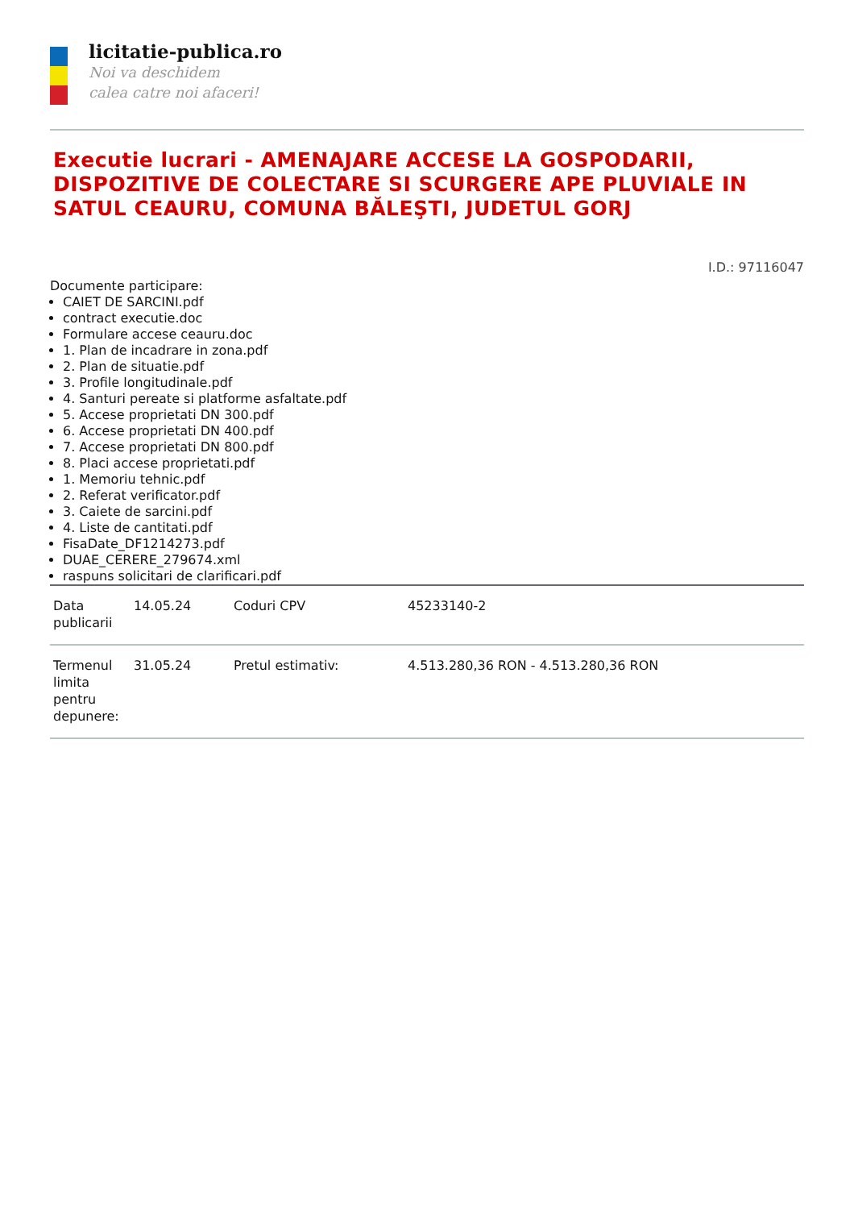licitatie-publica.ro
Noi va deschidem
calea catre noi afaceri!
Executie lucrari - AMENAJARE ACCESE LA GOSPODARII, DISPOZITIVE DE COLECTARE SI SCURGERE APE PLUVIALE IN SATUL CEAURU, COMUNA BĂLEŞTI, JUDETUL GORJ
I.D.: 97116047
Documente participare:
CAIET DE SARCINI.pdf
contract executie.doc
Formulare accese ceauru.doc
1. Plan de incadrare in zona.pdf
2. Plan de situatie.pdf
3. Profile longitudinale.pdf
4. Santuri pereate si platforme asfaltate.pdf
5. Accese proprietati DN 300.pdf
6. Accese proprietati DN 400.pdf
7. Accese proprietati DN 800.pdf
8. Placi accese proprietati.pdf
1. Memoriu tehnic.pdf
2. Referat verificator.pdf
3. Caiete de sarcini.pdf
4. Liste de cantitati.pdf
FisaDate_DF1214273.pdf
DUAE_CERERE_279674.xml
raspuns solicitari de clarificari.pdf
| Data publicarii | 14.05.24 | Coduri CPV | 45233140-2 |
| Termenul limita pentru depunere: | 31.05.24 | Pretul estimativ: | 4.513.280,36 RON - 4.513.280,36 RON |